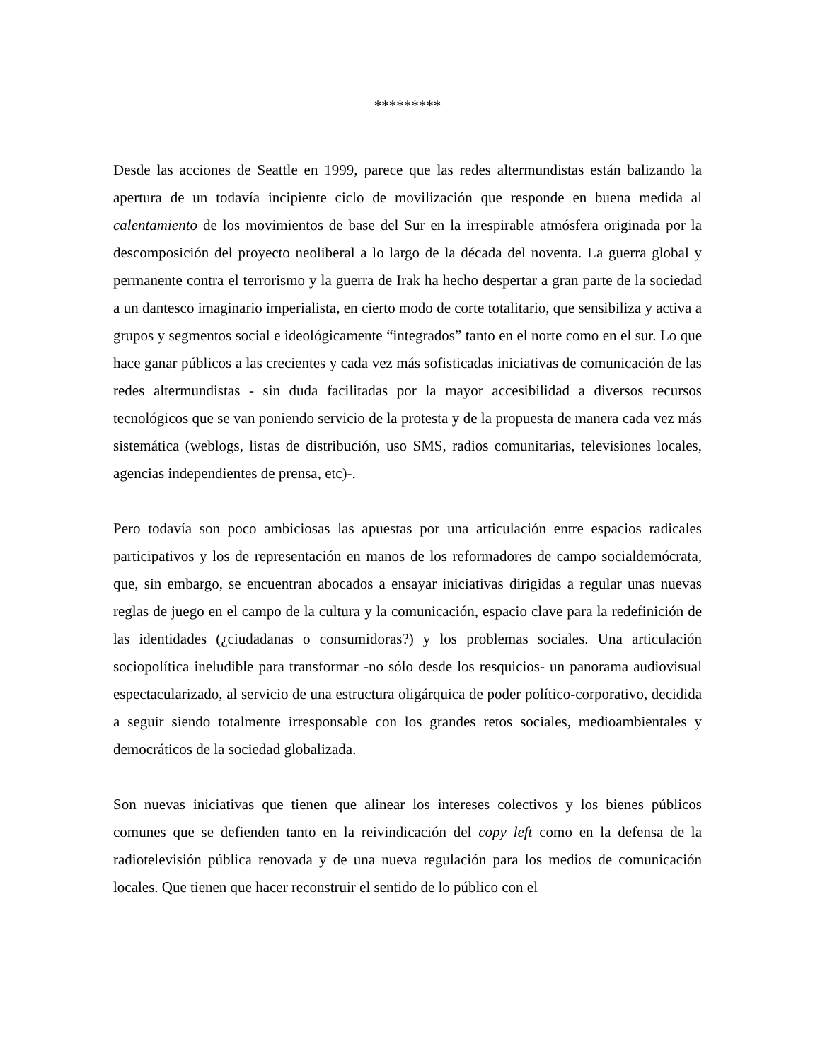*********
Desde las acciones de Seattle en 1999, parece que las redes altermundistas están balizando la apertura de un todavía incipiente ciclo de movilización que responde en buena medida al calentamiento de los movimientos de base del Sur en la irrespirable atmósfera originada por la descomposición del proyecto neoliberal a lo largo de la década del noventa. La guerra global y permanente contra el terrorismo y la guerra de Irak ha hecho despertar a gran parte de la sociedad a un dantesco imaginario imperialista, en cierto modo de corte totalitario, que sensibiliza y activa a grupos y segmentos social e ideológicamente “integrados” tanto en el norte como en el sur. Lo que hace ganar públicos a las crecientes y cada vez más sofisticadas iniciativas de comunicación de las redes altermundistas - sin duda facilitadas por la mayor accesibilidad a diversos recursos tecnológicos que se van poniendo servicio de la protesta y de la propuesta de manera cada vez más sistemática (weblogs, listas de distribución, uso SMS, radios comunitarias, televisiones locales, agencias independientes de prensa, etc)-.
Pero todavía son poco ambiciosas las apuestas por una articulación entre espacios radicales participativos y los de representación en manos de los reformadores de campo socialdemócrata, que, sin embargo, se encuentran abocados a ensayar iniciativas dirigidas a regular unas nuevas reglas de juego en el campo de la cultura y la comunicación, espacio clave para la redefinición de las identidades (¿ciudadanas o consumidoras?) y los problemas sociales. Una articulación sociopolítica ineludible para transformar -no sólo desde los resquicios- un panorama audiovisual espectacularizado, al servicio de una estructura oligárquica de poder político-corporativo, decidida a seguir siendo totalmente irresponsable con los grandes retos sociales, medioambientales y democráticos de la sociedad globalizada.
Son nuevas iniciativas que tienen que alinear los intereses colectivos y los bienes públicos comunes que se defienden tanto en la reivindicación del copy left como en la defensa de la radiotelevisión pública renovada y de una nueva regulación para los medios de comunicación locales. Que tienen que hacer reconstruir el sentido de lo público con el